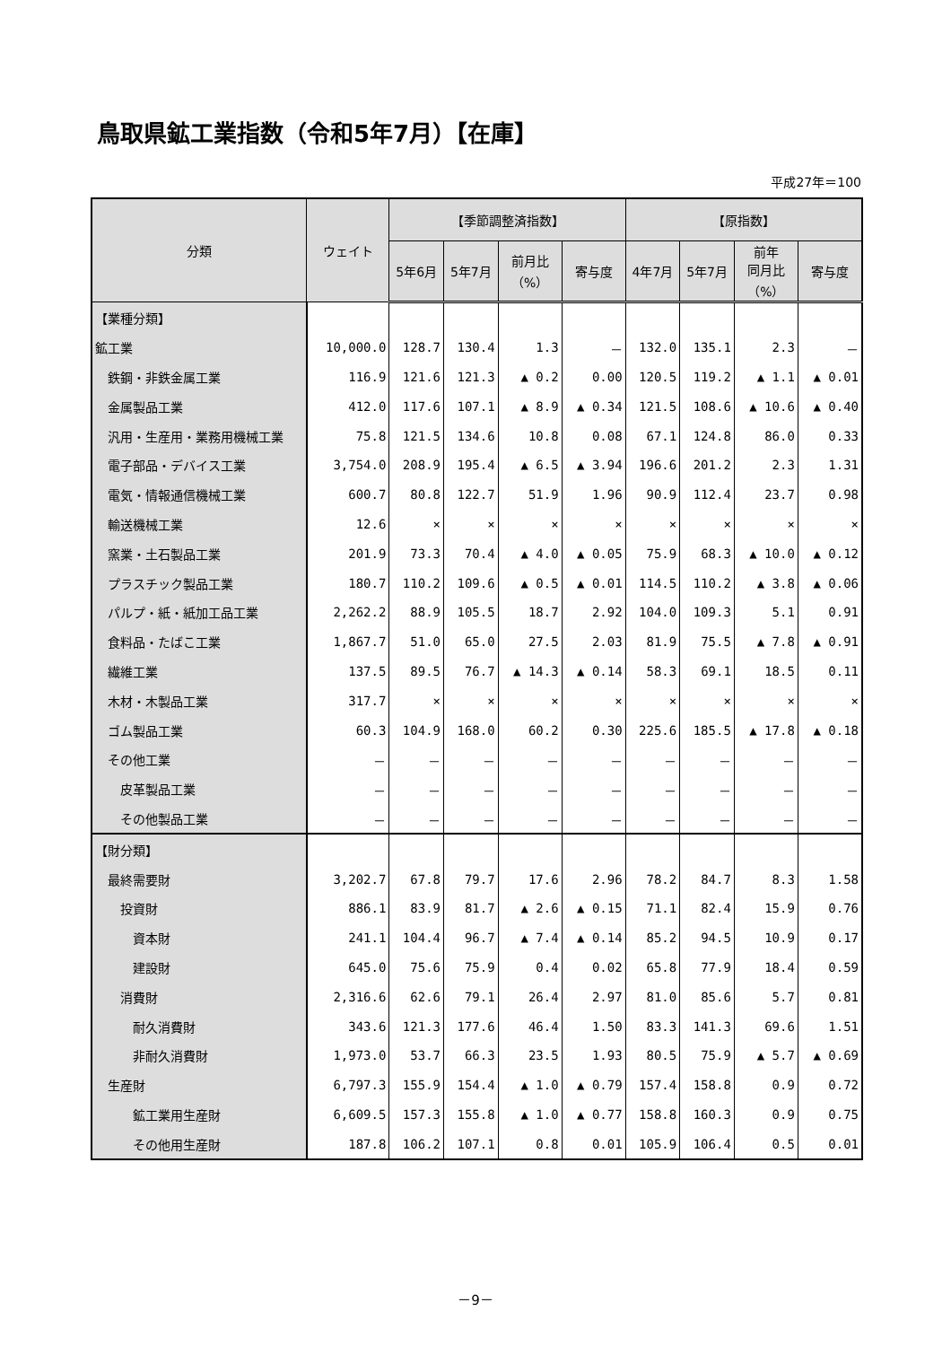鳥取県鉱工業指数（令和5年7月）【在庫】
平成27年＝100
| 分類 | ウェイト | 【季節調整済指数】 | | | | 【原指数】 | | | |
| --- | --- | --- | --- | --- | --- | --- | --- | --- | --- |
| | | 5年6月 | 5年7月 | 前月比 （%） | 寄与度 | 4年7月 | 5年7月 | 前年 同月比 （%） | 寄与度 |
| 【業種分類】 | | | | | | | | | |
| 鉱工業 | 10,000.0 | 128.7 | 130.4 | 1.3 | － | 132.0 | 135.1 | 2.3 | － |
| 鉄鋼・非鉄金属工業 | 116.9 | 121.6 | 121.3 | ▲ 0.2 | 0.00 | 120.5 | 119.2 | ▲ 1.1 | ▲ 0.01 |
| 金属製品工業 | 412.0 | 117.6 | 107.1 | ▲ 8.9 | ▲ 0.34 | 121.5 | 108.6 | ▲ 10.6 | ▲ 0.40 |
| 汎用・生産用・業務用機械工業 | 75.8 | 121.5 | 134.6 | 10.8 | 0.08 | 67.1 | 124.8 | 86.0 | 0.33 |
| 電子部品・デバイス工業 | 3,754.0 | 208.9 | 195.4 | ▲ 6.5 | ▲ 3.94 | 196.6 | 201.2 | 2.3 | 1.31 |
| 電気・情報通信機械工業 | 600.7 | 80.8 | 122.7 | 51.9 | 1.96 | 90.9 | 112.4 | 23.7 | 0.98 |
| 輸送機械工業 | 12.6 | × | × | × | × | × | × | × | × |
| 窯業・土石製品工業 | 201.9 | 73.3 | 70.4 | ▲ 4.0 | ▲ 0.05 | 75.9 | 68.3 | ▲ 10.0 | ▲ 0.12 |
| プラスチック製品工業 | 180.7 | 110.2 | 109.6 | ▲ 0.5 | ▲ 0.01 | 114.5 | 110.2 | ▲ 3.8 | ▲ 0.06 |
| パルプ・紙・紙加工品工業 | 2,262.2 | 88.9 | 105.5 | 18.7 | 2.92 | 104.0 | 109.3 | 5.1 | 0.91 |
| 食料品・たばこ工業 | 1,867.7 | 51.0 | 65.0 | 27.5 | 2.03 | 81.9 | 75.5 | ▲ 7.8 | ▲ 0.91 |
| 繊維工業 | 137.5 | 89.5 | 76.7 | ▲ 14.3 | ▲ 0.14 | 58.3 | 69.1 | 18.5 | 0.11 |
| 木材・木製品工業 | 317.7 | × | × | × | × | × | × | × | × |
| ゴム製品工業 | 60.3 | 104.9 | 168.0 | 60.2 | 0.30 | 225.6 | 185.5 | ▲ 17.8 | ▲ 0.18 |
| その他工業 | － | － | － | － | － | － | － | － | － |
| 皮革製品工業 | － | － | － | － | － | － | － | － | － |
| その他製品工業 | － | － | － | － | － | － | － | － | － |
| 【財分類】 | | | | | | | | | |
| 最終需要財 | 3,202.7 | 67.8 | 79.7 | 17.6 | 2.96 | 78.2 | 84.7 | 8.3 | 1.58 |
| 投資財 | 886.1 | 83.9 | 81.7 | ▲ 2.6 | ▲ 0.15 | 71.1 | 82.4 | 15.9 | 0.76 |
| 資本財 | 241.1 | 104.4 | 96.7 | ▲ 7.4 | ▲ 0.14 | 85.2 | 94.5 | 10.9 | 0.17 |
| 建設財 | 645.0 | 75.6 | 75.9 | 0.4 | 0.02 | 65.8 | 77.9 | 18.4 | 0.59 |
| 消費財 | 2,316.6 | 62.6 | 79.1 | 26.4 | 2.97 | 81.0 | 85.6 | 5.7 | 0.81 |
| 耐久消費財 | 343.6 | 121.3 | 177.6 | 46.4 | 1.50 | 83.3 | 141.3 | 69.6 | 1.51 |
| 非耐久消費財 | 1,973.0 | 53.7 | 66.3 | 23.5 | 1.93 | 80.5 | 75.9 | ▲ 5.7 | ▲ 0.69 |
| 生産財 | 6,797.3 | 155.9 | 154.4 | ▲ 1.0 | ▲ 0.79 | 157.4 | 158.8 | 0.9 | 0.72 |
| 鉱工業用生産財 | 6,609.5 | 157.3 | 155.8 | ▲ 1.0 | ▲ 0.77 | 158.8 | 160.3 | 0.9 | 0.75 |
| その他用生産財 | 187.8 | 106.2 | 107.1 | 0.8 | 0.01 | 105.9 | 106.4 | 0.5 | 0.01 |
－9－